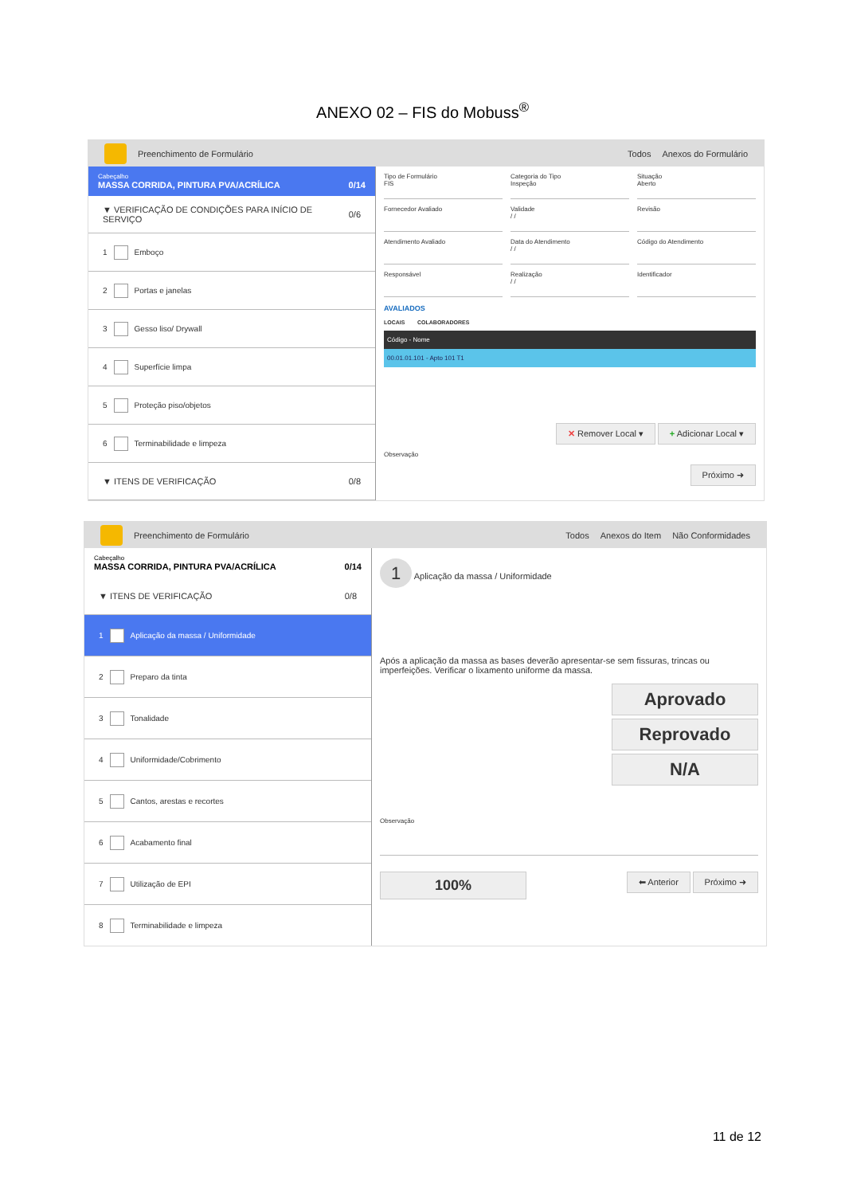ANEXO 02 – FIS do Mobuss<sup>®</sup>
Preenchimento de Formulário Todos Anexos do Formulário
Cabeçalho
MASSA CORRIDA, PINTURA PVA/ACRÍLICA 0/14
▼ VERIFICAÇÃO DE CONDIÇÕES PARA INÍCIO DE SERVIÇO 0/6
1 Emboço
2 Portas e janelas
3 Gesso liso/ Drywall
4 Superfície limpa
5 Proteção piso/objetos
6 Terminabilidade e limpeza
▼ ITENS DE VERIFICAÇÃO 0/8
Tipo de Formulário
FIS
Categoria do Tipo
Inspeção
Situação
Aberto
Fornecedor Avaliado
Validade
/ /
Revisão
Atendimento Avaliado
Data do Atendimento
/ /
Código do Atendimento
Responsável
Realização
/ /
Identificador
AVALIADOS
LOCAIS COLABORADORES
| Código - Nome |
| --- |
| 00.01.01.101 - Apto 101 T1 |
✕ Remover Local ▾ + Adicionar Local ▾
Observação
Próximo ➜
Preenchimento de Formulário Todos Anexos do Item Não Conformidades
Cabeçalho
MASSA CORRIDA, PINTURA PVA/ACRÍLICA 0/14
▼ ITENS DE VERIFICAÇÃO 0/8
1 Aplicação da massa / Uniformidade
2 Preparo da tinta
3 Tonalidade
4 Uniformidade/Cobrimento
5 Cantos, arestas e recortes
6 Acabamento final
7 Utilização de EPI
8 Terminabilidade e limpeza
1 Aplicação da massa / Uniformidade
Após a aplicação da massa as bases deverão apresentar-se sem fissuras, trincas ou imperfeições. Verificar o lixamento uniforme da massa.
Aprovado
Reprovado
N/A
Observação
100% ⬅ Anterior Próximo ➜
11 de 12